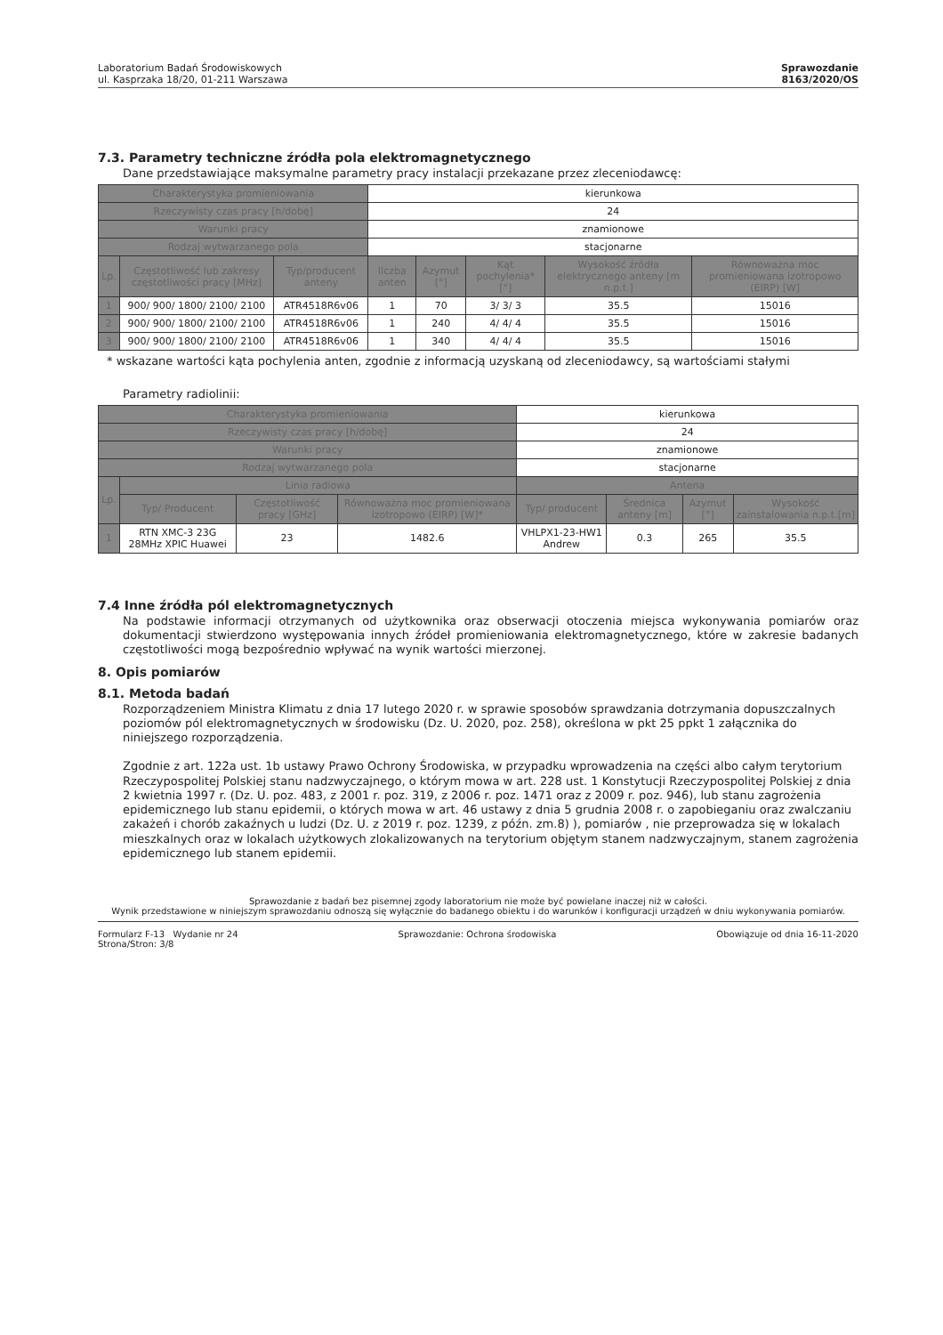Laboratorium Badań Środowiskowych
ul. Kasprzaka 18/20, 01-211 Warszawa
Sprawozdanie
8163/2020/OS
7.3. Parametry techniczne źródła pola elektromagnetycznego
Dane przedstawiające maksymalne parametry pracy instalacji przekazane przez zleceniodawcę:
| Charakterystyka promieniowania | | | kierunkowa | | | | |
| Rzeczywisty czas pracy [h/dobę] | | | 24 | | | | |
| Warunki pracy | | | znamionowe | | | | |
| Rodzaj wytwarzanego pola | | | stacjonarne | | | | |
| Lp. | Częstotliwość lub zakresy częstotliwości pracy [MHz] | Typ/producent anteny | Ilczba anten | Azymut [°] | Kąt pochylenia* [°] | Wysokość źródła elektrycznego anteny [m n.p.t.] | Równoważna moc promieniowana izotropowo (EIRP) [W] |
| 1 | 900/ 900/ 1800/ 2100/ 2100 | ATR4518R6v06 | 1 | 70 | 3/ 3/ 3 | 35.5 | 15016 |
| 2 | 900/ 900/ 1800/ 2100/ 2100 | ATR4518R6v06 | 1 | 240 | 4/ 4/ 4 | 35.5 | 15016 |
| 3 | 900/ 900/ 1800/ 2100/ 2100 | ATR4518R6v06 | 1 | 340 | 4/ 4/ 4 | 35.5 | 15016 |
* wskazane wartości kąta pochylenia anten, zgodnie z informacją uzyskaną od zleceniodawcy, są wartościami stałymi
Parametry radiolinii:
| Charakterystyka promieniowania | | | | kierunkowa | | | |
| Rzeczywisty czas pracy [h/dobę] | | | | 24 | | | |
| Warunki pracy | | | | znamionowe | | | |
| Rodzaj wytwarzanego pola | | | | stacjonarne | | | |
| Lp. | Linia radiowa | | | Antena | | | |
| | Typ/ Producent | Częstotliwość pracy [GHz] | Równoważna moc promieniowana izotropowo (EIRP) [W]* | Typ/ producent | Średnica anteny [m] | Azymut [°] | Wysokość zainstalowania n.p.t.[m] |
| 1 | RTN XMC-3 23G 28MHz XPIC Huawei | 23 | 1482.6 | VHLPX1-23-HW1 Andrew | 0.3 | 265 | 35.5 |
7.4 Inne źródła pól elektromagnetycznych
Na podstawie informacji otrzymanych od użytkownika oraz obserwacji otoczenia miejsca wykonywania pomiarów oraz dokumentacji stwierdzono występowania innych źródeł promieniowania elektromagnetycznego, które w zakresie badanych częstotliwości mogą bezpośrednio wpływać na wynik wartości mierzonej.
8. Opis pomiarów
8.1. Metoda badań
Rozporządzeniem Ministra Klimatu z dnia 17 lutego 2020 r. w sprawie sposobów sprawdzania dotrzymania dopuszczalnych poziomów pól elektromagnetycznych w środowisku (Dz. U. 2020, poz. 258), określona w pkt 25 ppkt 1 załącznika do niniejszego rozporządzenia.
Zgodnie z art. 122a ust. 1b ustawy Prawo Ochrony Środowiska, w przypadku wprowadzenia na części albo całym terytorium Rzeczypospolitej Polskiej stanu nadzwyczajnego, o którym mowa w art. 228 ust. 1 Konstytucji Rzeczypospolitej Polskiej z dnia 2 kwietnia 1997 r. (Dz. U. poz. 483, z 2001 r. poz. 319, z 2006 r. poz. 1471 oraz z 2009 r. poz. 946), lub stanu zagrożenia epidemicznego lub stanu epidemii, o których mowa w art. 46 ustawy z dnia 5 grudnia 2008 r. o zapobieganiu oraz zwalczaniu zakażeń i chorób zakaźnych u ludzi (Dz. U. z 2019 r. poz. 1239, z późn. zm.8) ), pomiarów , nie przeprowadza się w lokalach mieszkalnych oraz w lokalach użytkowych zlokalizowanych na terytorium objętym stanem nadzwyczajnym, stanem zagrożenia epidemicznego lub stanem epidemii.
Sprawozdanie z badań bez pisemnej zgody laboratorium nie może być powielane inaczej niż w całości.
Wynik przedstawione w niniejszym sprawozdaniu odnoszą się wyłącznie do badanego obiektu i do warunków i konfiguracji urządzeń w dniu wykonywania pomiarów.
Formularz F-13 Wydanie nr 24
Strona/Stron: 3/8 Sprawozdanie: Ochrona środowiska Obowiązuje od dnia 16-11-2020